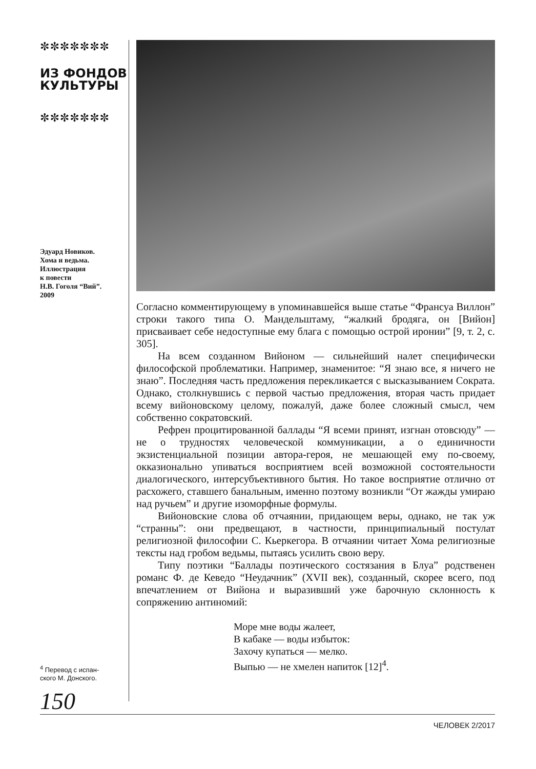✼✼✼✼✼✼✼
ИЗ ФОНДОВ
КУЛЬТУРЫ
✼✼✼✼✼✼✼
Эдуард Новиков.
Хома и ведьма.
Иллюстрация
к повести
Н.В. Гоголя “Вий”.
2009
<sup>4</sup> Перевод с испан-
ского М. Донского.
150
Согласно комментирующему в упоминавшейся выше статье “Франсуа Виллон” строки такого типа О. Мандельштаму, “жалкий бродяга, он [Вийон] присваивает себе недоступные ему блага с помощью острой иронии” [9, т. 2, с. 305].
На всем созданном Вийоном — сильнейший налет специфически философской проблематики. Например, знаменитое: “Я знаю все, я ничего не знаю”. Последняя часть предложения перекликается с высказыванием Сократа. Однако, столкнувшись с первой частью предложения, вторая часть придает всему вийоновскому целому, пожалуй, даже более сложный смысл, чем собственно сократовский.
Рефрен процитированной баллады “Я всеми принят, изгнан отовсюду” — не о трудностях человеческой коммуникации, а о единичности экзистенциальной позиции автора-героя, не мешающей ему по-своему, окказионально упиваться восприятием всей возможной состоятельности диалогического, интерсубъективного бытия. Но такое восприятие отлично от расхожего, ставшего банальным, именно поэтому возникли “От жажды умираю над ручьем” и другие изоморфные формулы.
Вийоновские слова об отчаянии, придающем веры, однако, не так уж “странны”: они предвещают, в частности, принципиальный постулат религиозной философии С. Кьеркегора. В отчаянии читает Хома религиозные тексты над гробом ведьмы, пытаясь усилить свою веру.
Типу поэтики “Баллады поэтического состязания в Блуа” родственен романс Ф. де Кеведо “Неудачник” (XVII век), созданный, скорее всего, под впечатлением от Вийона и выразивший уже барочную склонность к сопряжению антиномий:
Море мне воды жалеет,
В кабаке — воды избыток:
Захочу купаться — мелко.
Выпью — не хмелен напиток [12]<sup>4</sup>.
ЧЕЛОВЕК 2/2017